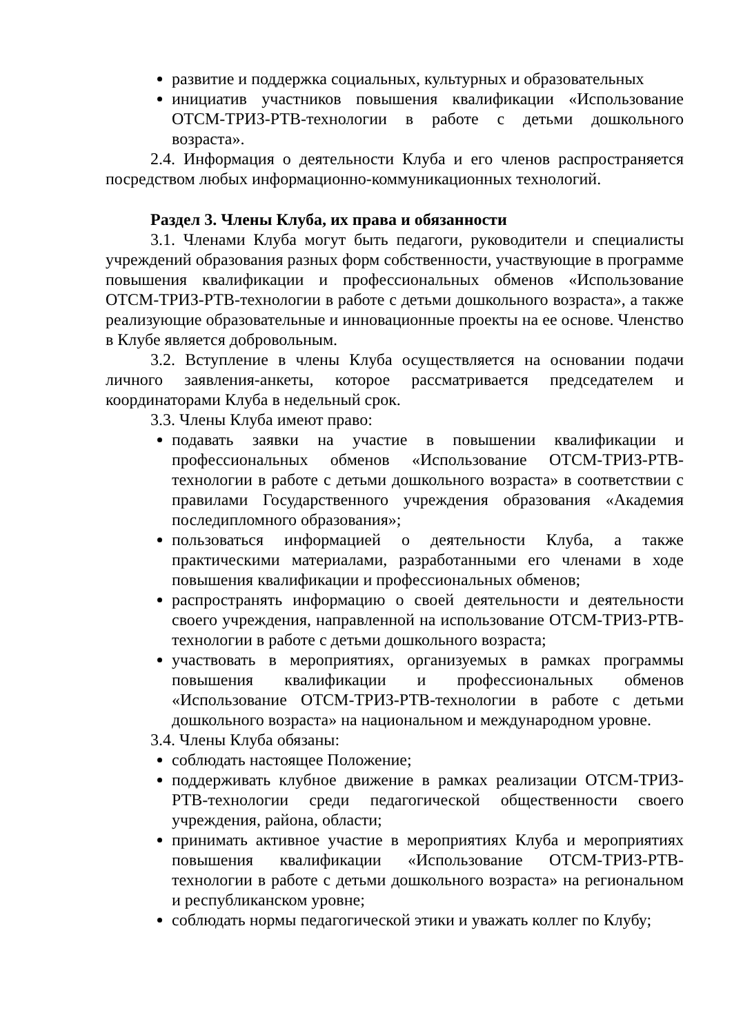развитие и поддержка социальных, культурных и образовательных
инициатив участников повышения квалификации «Использование ОТСМ-ТРИЗ-РТВ-технологии в работе с детьми дошкольного возраста».
2.4. Информация о деятельности Клуба и его членов распространяется посредством любых информационно-коммуникационных технологий.
Раздел 3. Члены Клуба, их права и обязанности
3.1. Членами Клуба могут быть педагоги, руководители и специалисты учреждений образования разных форм собственности, участвующие в программе повышения квалификации и профессиональных обменов «Использование ОТСМ-ТРИЗ-РТВ-технологии в работе с детьми дошкольного возраста», а также реализующие образовательные и инновационные проекты на ее основе. Членство в Клубе является добровольным.
3.2. Вступление в члены Клуба осуществляется на основании подачи личного заявления-анкеты, которое рассматривается председателем и координаторами Клуба в недельный срок.
3.3. Члены Клуба имеют право:
подавать заявки на участие в повышении квалификации и профессиональных обменов «Использование ОТСМ-ТРИЗ-РТВ-технологии в работе с детьми дошкольного возраста» в соответствии с правилами Государственного учреждения образования «Академия последипломного образования»;
пользоваться информацией о деятельности Клуба, а также практическими материалами, разработанными его членами в ходе повышения квалификации и профессиональных обменов;
распространять информацию о своей деятельности и деятельности своего учреждения, направленной на использование ОТСМ-ТРИЗ-РТВ-технологии в работе с детьми дошкольного возраста;
участвовать в мероприятиях, организуемых в рамках программы повышения квалификации и профессиональных обменов «Использование ОТСМ-ТРИЗ-РТВ-технологии в работе с детьми дошкольного возраста» на национальном и международном уровне.
3.4. Члены Клуба обязаны:
соблюдать настоящее Положение;
поддерживать клубное движение в рамках реализации ОТСМ-ТРИЗ-РТВ-технологии среди педагогической общественности своего учреждения, района, области;
принимать активное участие в мероприятиях Клуба и мероприятиях повышения квалификации «Использование ОТСМ-ТРИЗ-РТВ-технологии в работе с детьми дошкольного возраста» на региональном и республиканском уровне;
соблюдать нормы педагогической этики и уважать коллег по Клубу;